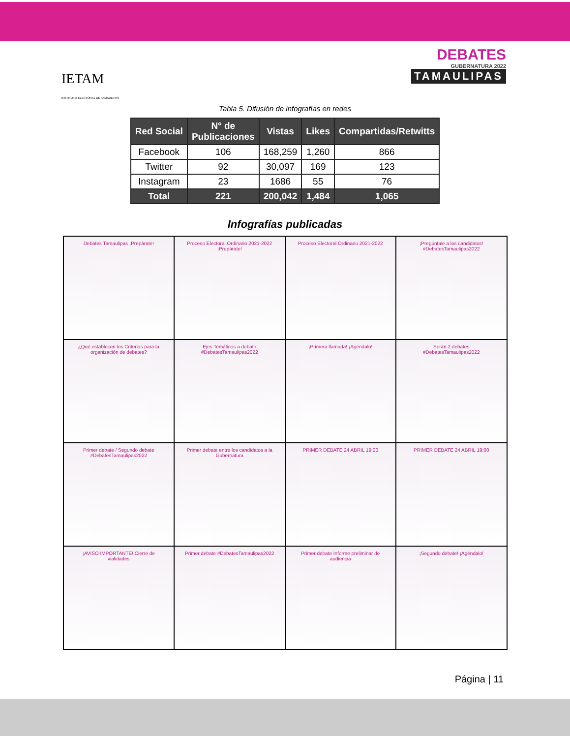IETAM
INSTITUTO ELECTORAL DE TAMAULIPAS
DEBATES
GUBERNATURA 2022
TAMAULIPAS
Tabla 5. Difusión de infografías en redes
| Red Social | N° de Publicaciones | Vistas | Likes | Compartidas/Retwitts |
| --- | --- | --- | --- | --- |
| Facebook | 106 | 168,259 | 1,260 | 866 |
| Twitter | 92 | 30,097 | 169 | 123 |
| Instagram | 23 | 1686 | 55 | 76 |
| Total | 221 | 200,042 | 1,484 | 1,065 |
Infografías publicadas
Debates Tamaulipas ¡Prepárate!
Proceso Electoral Ordinario 2021-2022 ¡Prepárate!
Proceso Electoral Ordinario 2021-2022
¡Pregúntale a los candidatos! #DebatesTamaulipas2022
¿Qué establecen los Criterios para la organización de debates?
Ejes Temáticos a debatir #DebatesTamaulipas2022
¡Primera llamada! ¡Agéndalo!
Serán 2 debates #DebatesTamaulipas2022
Primer debate / Segundo debate #DebatesTamaulipas2022
Primer debate entre los candidatos a la Gubernatura
PRIMER DEBATE 24 ABRIL 19:00
PRIMER DEBATE 24 ABRIL 19:00
¡AVISO IMPORTANTE! Cierre de vialidades
Primer debate #DebatesTamaulipas2022
Primer debate Informe preliminar de audiencia
¡Segundo debate! ¡Agéndalo!
Página | 11